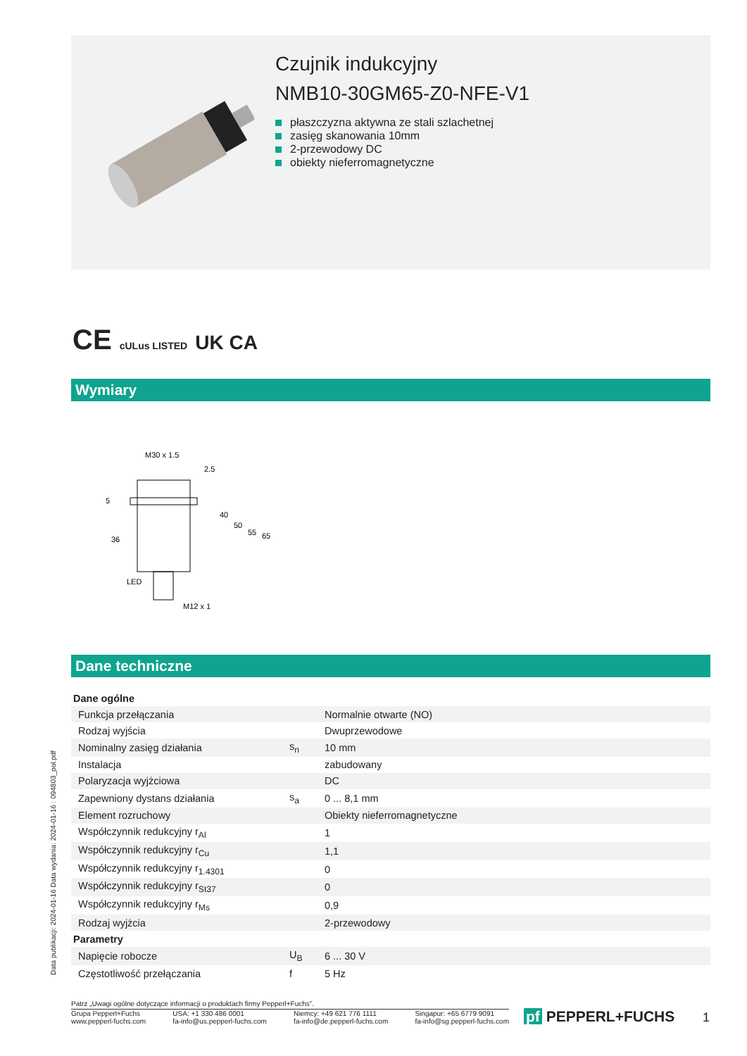Czujnik indukcyjny
NMB10-30GM65-Z0-NFE-V1
płaszczyzna aktywna ze stali szlachetnej
zasięg skanowania 10mm
2-przewodowy DC
obiekty nieferromagnetyczne
CE cULus LISTED UK CA
Wymiary
M30 x 1.5
2.5
5
36
40
50
55
65
LED
M12 x 1
Dane techniczne
| Dane ogólne | | |
| Funkcja przełączania | | Normalnie otwarte (NO) |
| Rodzaj wyjścia | | Dwuprzewodowe |
| Nominalny zasięg działania | s<sub>n</sub> | 10 mm |
| Instalacja | | zabudowany |
| Polaryzacja wyjżciowa | | DC |
| Zapewniony dystans działania | s<sub>a</sub> | 0 ... 8,1 mm |
| Element rozruchowy | | Obiekty nieferromagnetyczne |
| Współczynnik redukcyjny r<sub>Al</sub> | | 1 |
| Współczynnik redukcyjny r<sub>Cu</sub> | | 1,1 |
| Współczynnik redukcyjny r<sub>1.4301</sub> | | 0 |
| Współczynnik redukcyjny r<sub>St37</sub> | | 0 |
| Współczynnik redukcyjny r<sub>Ms</sub> | | 0,9 |
| Rodzaj wyjżcia | | 2-przewodowy |
| Parametry | | |
| Napięcie robocze | U<sub>B</sub> | 6 ... 30 V |
| Częstotliwość przełączania | f | 5 Hz |
Data publikacji: 2024-01-16 Data wydania: 2024-01-16 : 094803_pol.pdf
Patrz „Uwagi ogólne dotyczące informacji o produktach firmy Pepperl+Fuchs”.
Grupa Pepperl+Fuchs
www.pepperl-fuchs.com
USA: +1 330 486 0001
fa-info@us.pepperl-fuchs.com
Niemcy: +49 621 776 1111
fa-info@de.pepperl-fuchs.com
Singapur: +65 6779 9091
fa-info@sg.pepperl-fuchs.com
pf PEPPERL+FUCHS 1